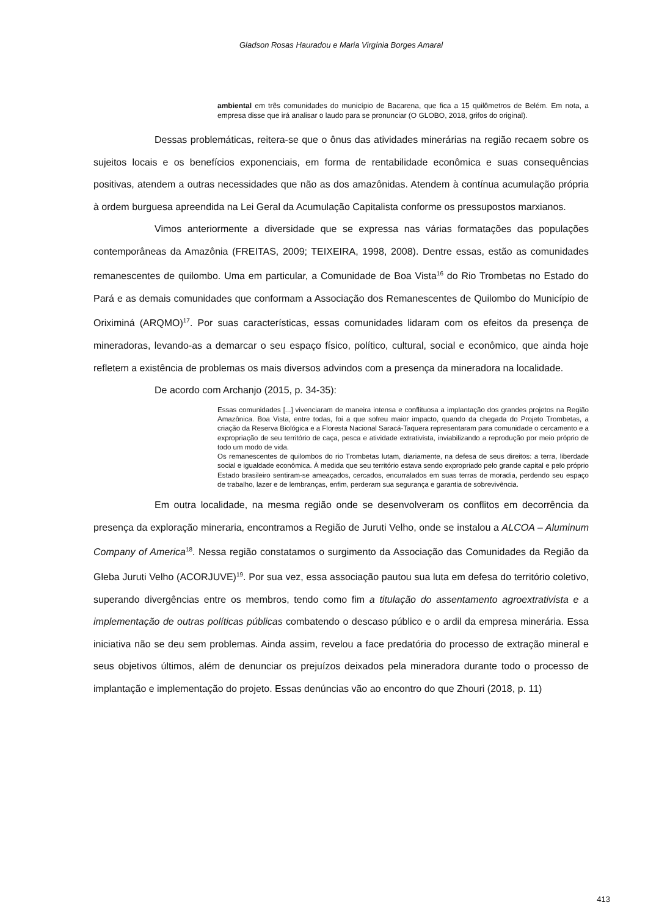Gladson Rosas Hauradou e Maria Virgínia Borges Amaral
ambiental em três comunidades do município de Bacarena, que fica a 15 quilômetros de Belém. Em nota, a empresa disse que irá analisar o laudo para se pronunciar (O GLOBO, 2018, grifos do original).
Dessas problemáticas, reitera-se que o ônus das atividades minerárias na região recaem sobre os sujeitos locais e os benefícios exponenciais, em forma de rentabilidade econômica e suas consequências positivas, atendem a outras necessidades que não as dos amazônidas. Atendem à contínua acumulação própria à ordem burguesa apreendida na Lei Geral da Acumulação Capitalista conforme os pressupostos marxianos.
Vimos anteriormente a diversidade que se expressa nas várias formatações das populações contemporâneas da Amazônia (FREITAS, 2009; TEIXEIRA, 1998, 2008). Dentre essas, estão as comunidades remanescentes de quilombo. Uma em particular, a Comunidade de Boa Vista<sup>16</sup> do Rio Trombetas no Estado do Pará e as demais comunidades que conformam a Associação dos Remanescentes de Quilombo do Município de Oriximiná (ARQMO)<sup>17</sup>. Por suas características, essas comunidades lidaram com os efeitos da presença de mineradoras, levando-as a demarcar o seu espaço físico, político, cultural, social e econômico, que ainda hoje refletem a existência de problemas os mais diversos advindos com a presença da mineradora na localidade.
De acordo com Archanjo (2015, p. 34-35):
Essas comunidades [...] vivenciaram de maneira intensa e conflituosa a implantação dos grandes projetos na Região Amazônica. Boa Vista, entre todas, foi a que sofreu maior impacto, quando da chegada do Projeto Trombetas, a criação da Reserva Biológica e a Floresta Nacional Saracá-Taquera representaram para comunidade o cercamento e a expropriação de seu território de caça, pesca e atividade extrativista, inviabilizando a reprodução por meio próprio de todo um modo de vida.
Os remanescentes de quilombos do rio Trombetas lutam, diariamente, na defesa de seus direitos: a terra, liberdade social e igualdade econômica. À medida que seu território estava sendo expropriado pelo grande capital e pelo próprio Estado brasileiro sentiram-se ameaçados, cercados, encurralados em suas terras de moradia, perdendo seu espaço de trabalho, lazer e de lembranças, enfim, perderam sua segurança e garantia de sobrevivência.
Em outra localidade, na mesma região onde se desenvolveram os conflitos em decorrência da presença da exploração mineraria, encontramos a Região de Juruti Velho, onde se instalou a ALCOA – Aluminum Company of America<sup>18</sup>. Nessa região constatamos o surgimento da Associação das Comunidades da Região da Gleba Juruti Velho (ACORJUVE)<sup>19</sup>. Por sua vez, essa associação pautou sua luta em defesa do território coletivo, superando divergências entre os membros, tendo como fim a titulação do assentamento agroextrativista e a implementação de outras políticas públicas combatendo o descaso público e o ardil da empresa minerária. Essa iniciativa não se deu sem problemas. Ainda assim, revelou a face predatória do processo de extração mineral e seus objetivos últimos, além de denunciar os prejuízos deixados pela mineradora durante todo o processo de implantação e implementação do projeto. Essas denúncias vão ao encontro do que Zhouri (2018, p. 11)
413